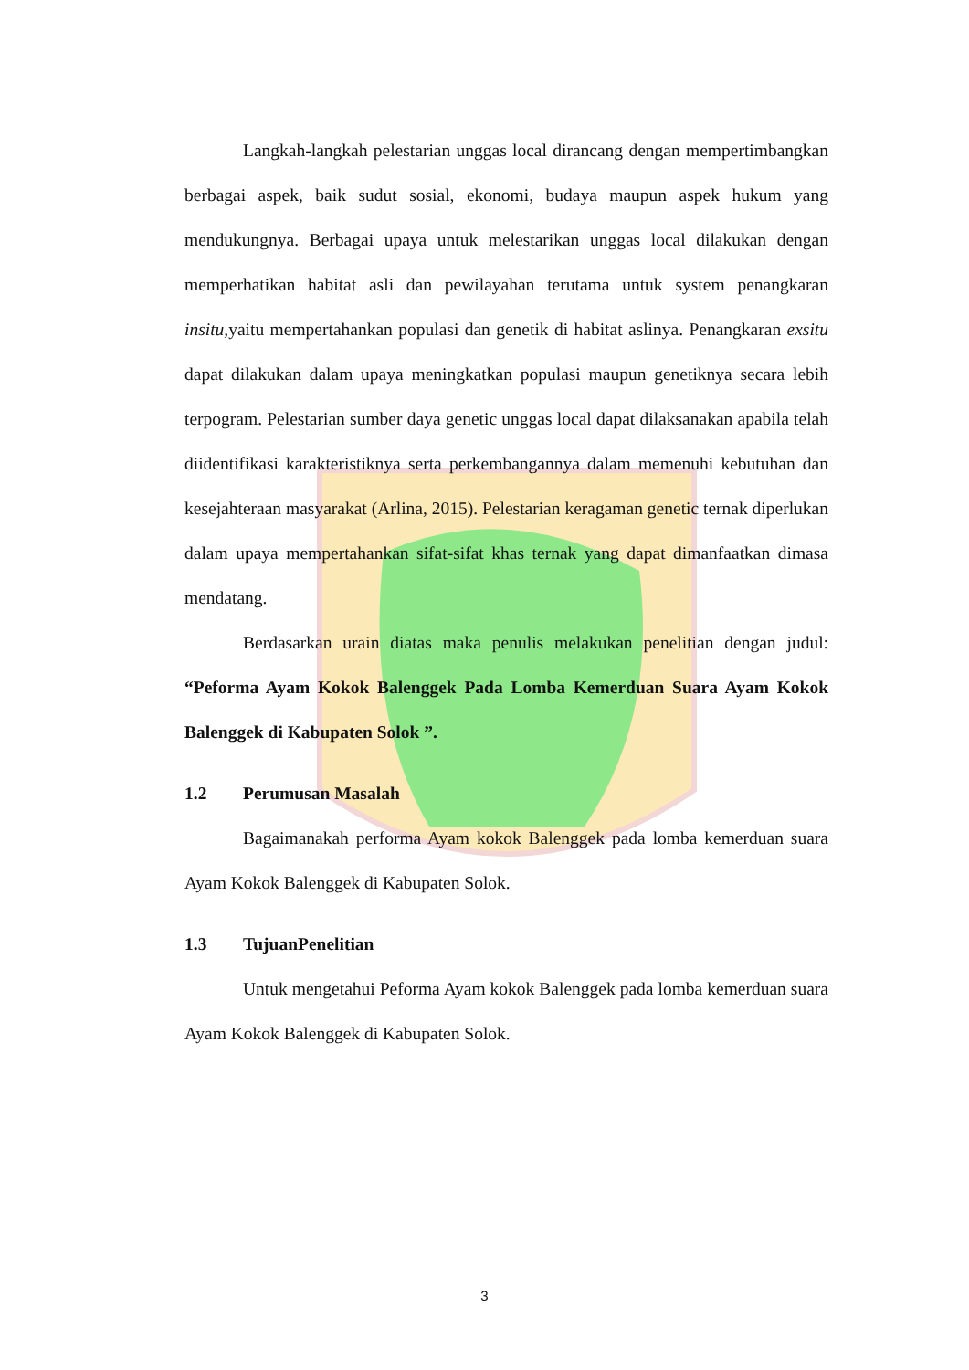Langkah-langkah pelestarian unggas local dirancang dengan mempertimbangkan berbagai aspek, baik sudut sosial, ekonomi, budaya maupun aspek hukum yang mendukungnya. Berbagai upaya untuk melestarikan unggas local dilakukan dengan memperhatikan habitat asli dan pewilayahan terutama untuk system penangkaran insitu, yaitu mempertahankan populasi dan genetik di habitat aslinya. Penangkaran exsitu dapat dilakukan dalam upaya meningkatkan populasi maupun genetiknya secara lebih terpogram. Pelestarian sumber daya genetic unggas local dapat dilaksanakan apabila telah diidentifikasi karakteristiknya serta perkembangannya dalam memenuhi kebutuhan dan kesejahteraan masyarakat (Arlina, 2015). Pelestarian keragaman genetic ternak diperlukan dalam upaya mempertahankan sifat-sifat khas ternak yang dapat dimanfaatkan dimasa mendatang.
Berdasarkan urain diatas maka penulis melakukan penelitian dengan judul: “Peforma Ayam Kokok Balenggek Pada Lomba Kemerduan Suara Ayam Kokok Balenggek di Kabupaten Solok ”.
1.2 Perumusan Masalah
Bagaimanakah performa Ayam kokok Balenggek pada lomba kemerduan suara Ayam Kokok Balenggek di Kabupaten Solok.
1.3 TujuanPenelitian
Untuk mengetahui Peforma Ayam kokok Balenggek pada lomba kemerduan suara Ayam Kokok Balenggek di Kabupaten Solok.
3